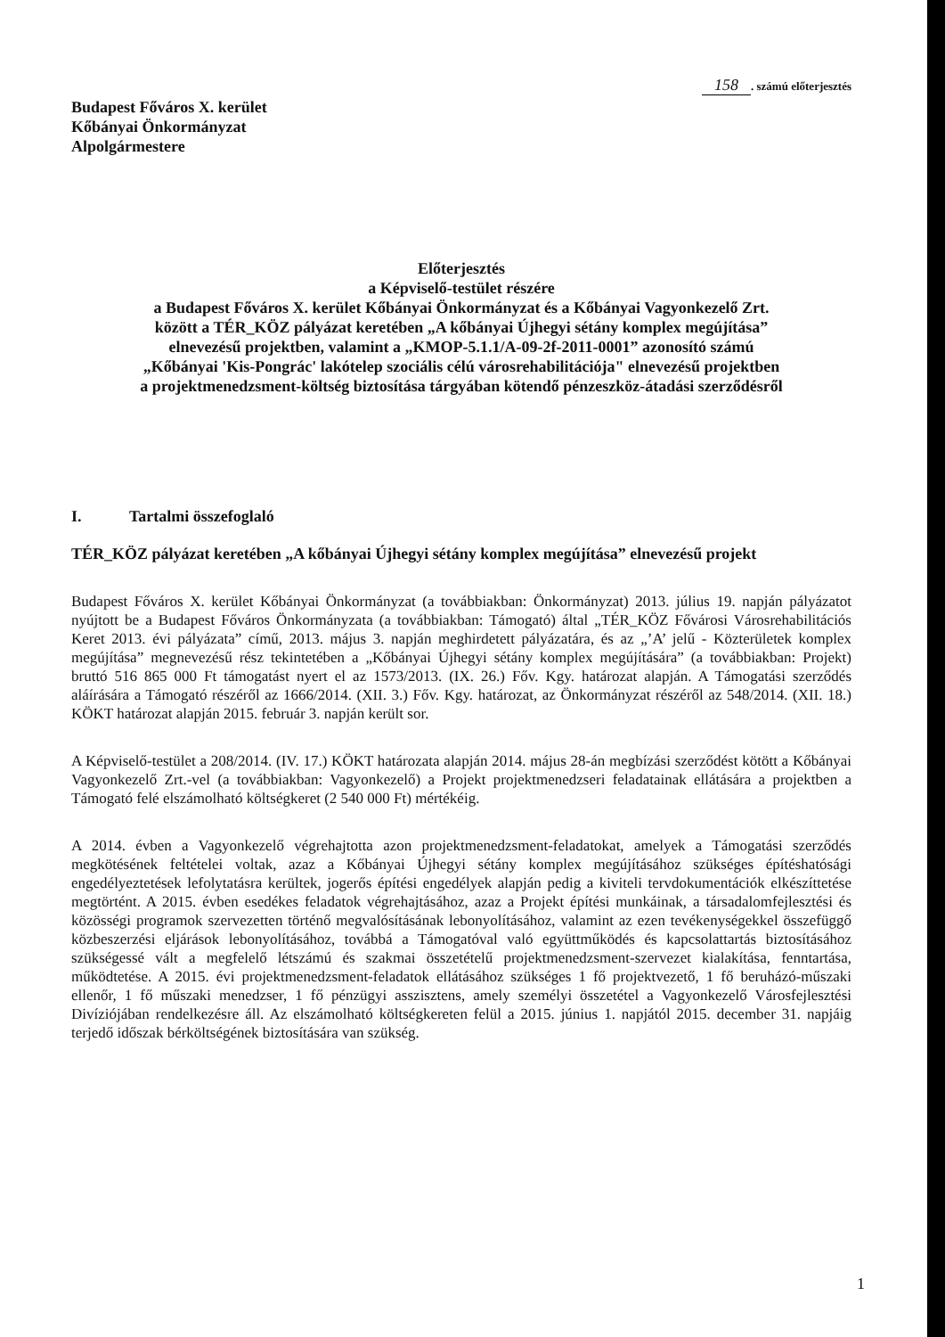158. számú előterjesztés
Budapest Főváros X. kerület
Kőbányai Önkormányzat
Alpolgármestere
Előterjesztés
a Képviselő-testület részére
a Budapest Főváros X. kerület Kőbányai Önkormányzat és a Kőbányai Vagyonkezelő Zrt.
között a TÉR_KÖZ pályázat keretében „A kőbányai Újhegyi sétány komplex megújítása”
elnevezésű projektben, valamint a „KMOP-5.1.1/A-09-2f-2011-0001” azonosító számú
„Kőbányai 'Kis-Pongrác' lakótelep szociális célú városrehabilitációja" elnevezésű projektben
a projektmenedzsment-költség biztosítása tárgyában kötendő pénzeszköz-átadási szerződésről
I. Tartalmi összefoglaló
TÉR_KÖZ pályázat keretében „A kőbányai Újhegyi sétány komplex megújítása” elnevezésű projekt
Budapest Főváros X. kerület Kőbányai Önkormányzat (a továbbiakban: Önkormányzat) 2013. július 19. napján pályázatot nyújtott be a Budapest Főváros Önkormányzata (a továbbiakban: Támogató) által „TÉR_KÖZ Fővárosi Városrehabilitációs Keret 2013. évi pályázata” című, 2013. május 3. napján meghirdetett pályázatára, és az „’A’ jelű - Közterületek komplex megújítása” megnevezésű rész tekintetében a „Kőbányai Újhegyi sétány komplex megújítására” (a továbbiakban: Projekt) bruttó 516 865 000 Ft támogatást nyert el az 1573/2013. (IX. 26.) Főv. Kgy. határozat alapján. A Támogatási szerződés aláírására a Támogató részéről az 1666/2014. (XII. 3.) Főv. Kgy. határozat, az Önkormányzat részéről az 548/2014. (XII. 18.) KÖKT határozat alapján 2015. február 3. napján került sor.
A Képviselő-testület a 208/2014. (IV. 17.) KÖKT határozata alapján 2014. május 28-án megbízási szerződést kötött a Kőbányai Vagyonkezelő Zrt.-vel (a továbbiakban: Vagyonkezelő) a Projekt projektmenedzseri feladatainak ellátására a projektben a Támogató felé elszámolható költségkeret (2 540 000 Ft) mértékéig.
A 2014. évben a Vagyonkezelő végrehajtotta azon projektmenedzsment-feladatokat, amelyek a Támogatási szerződés megkötésének feltételei voltak, azaz a Kőbányai Újhegyi sétány komplex megújításához szükséges építéshatósági engedélyeztetések lefolytatásra kerültek, jogerős építési engedélyek alapján pedig a kiviteli tervdokumentációk elkészíttetése megtörtént. A 2015. évben esedékes feladatok végrehajtásához, azaz a Projekt építési munkáinak, a társadalomfejlesztési és közösségi programok szervezetten történő megvalósításának lebonyolításához, valamint az ezen tevékenységekkel összefüggő közbeszerzési eljárások lebonyolításához, továbbá a Támogatóval való együttműködés és kapcsolattartás biztosításához szükségessé vált a megfelelő létszámú és szakmai összetételű projektmenedzsment-szervezet kialakítása, fenntartása, működtetése. A 2015. évi projektmenedzsment-feladatok ellátásához szükséges 1 fő projektvezető, 1 fő beruházó-műszaki ellenőr, 1 fő műszaki menedzser, 1 fő pénzügyi asszisztens, amely személyi összetétel a Vagyonkezelő Városfejlesztési Divíziójában rendelkezésre áll. Az elszámolható költségkereten felül a 2015. június 1. napjától 2015. december 31. napjáig terjedő időszak bérköltségének biztosítására van szükség.
1